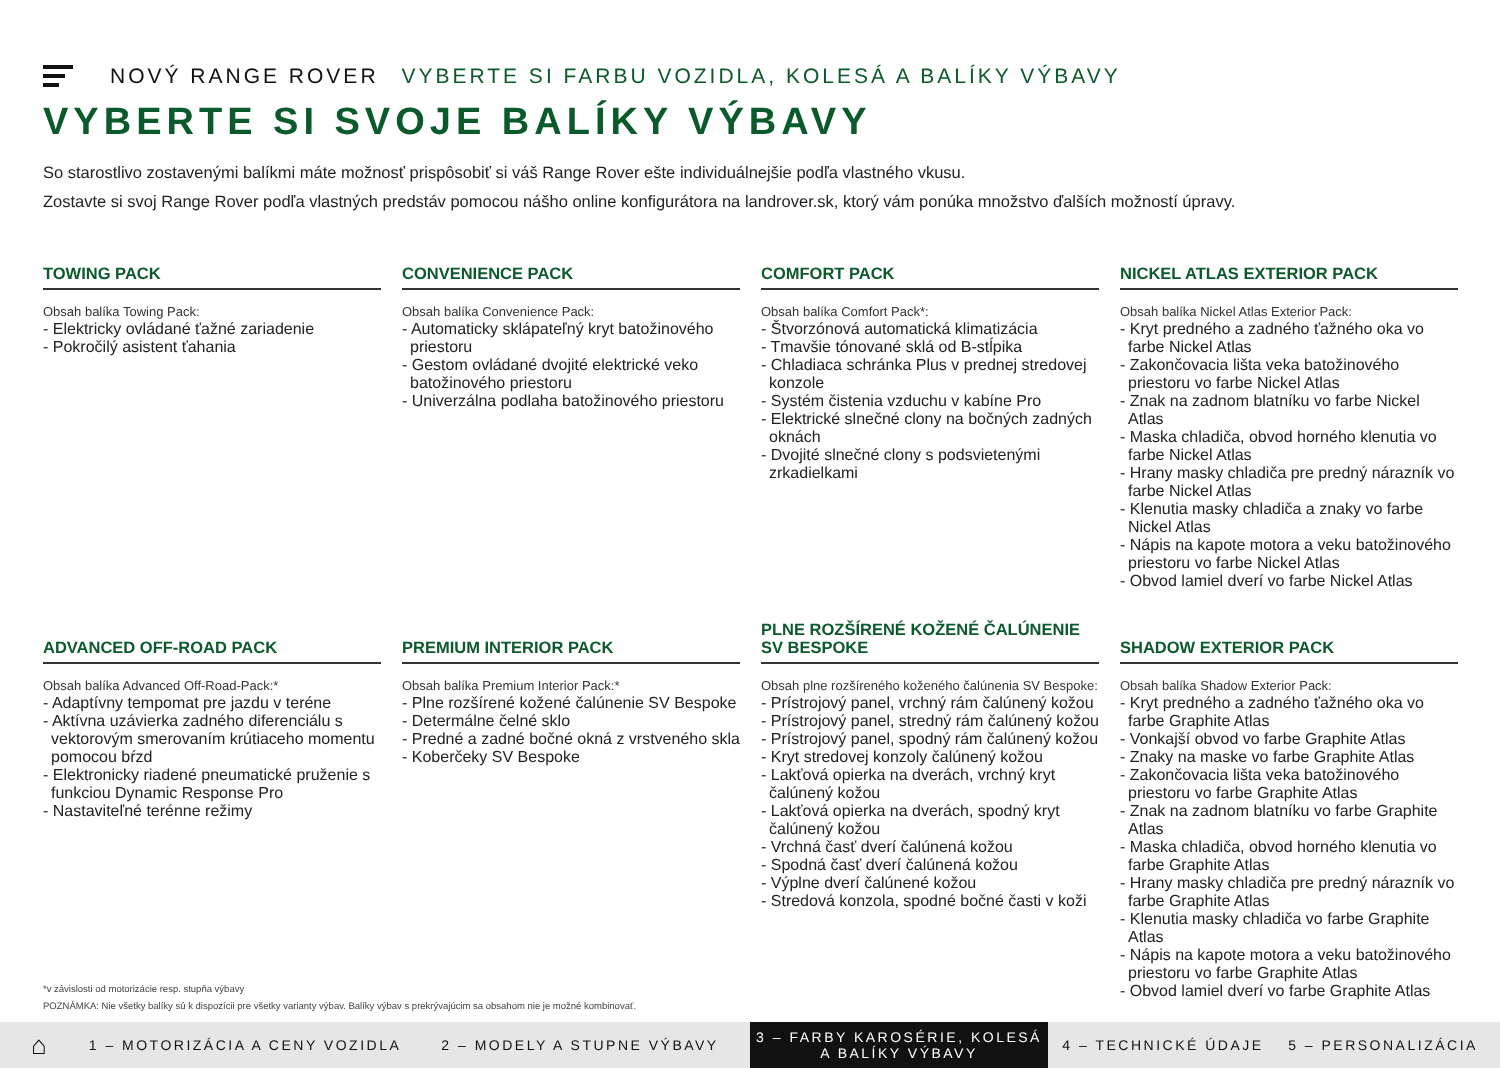NOVÝ RANGE ROVER VYBERTE SI FARBU VOZIDLA, KOLESÁ A BALÍKY VÝBAVY
VYBERTE SI SVOJE BALÍKY VÝBAVY
So starostlivo zostavenými balíkmi máte možnosť prispôsobiť si váš Range Rover ešte individuálnejšie podľa vlastného vkusu.
Zostavte si svoj Range Rover podľa vlastných predstáv pomocou nášho online konfigurátora na landrover.sk, ktorý vám ponúka množstvo ďalších možností úpravy.
TOWING PACK
Obsah balíka Towing Pack:
- Elektricky ovládané ťažné zariadenie
- Pokročilý asistent ťahania
CONVENIENCE PACK
Obsah balíka Convenience Pack:
- Automaticky sklápateľný kryt batožinového priestoru
- Gestom ovládané dvojité elektrické veko batožinového priestoru
- Univerzálna podlaha batožinového priestoru
COMFORT PACK
Obsah balíka Comfort Pack*:
- Štvorzónová automatická klimatizácia
- Tmavšie tónované sklá od B-stĺpika
- Chladiaca schránka Plus v prednej stredovej konzole
- Systém čistenia vzduchu v kabíne Pro
- Elektrické slnečné clony na bočných zadných oknách
- Dvojité slnečné clony s podsvietenými zrkadielkami
NICKEL ATLAS EXTERIOR PACK
Obsah balíka Nickel Atlas Exterior Pack:
- Kryt predného a zadného ťažného oka vo farbe Nickel Atlas
- Zakončovacia lišta veka batožinového priestoru vo farbe Nickel Atlas
- Znak na zadnom blatníku vo farbe Nickel Atlas
- Maska chladiča, obvod horného klenutia vo farbe Nickel Atlas
- Hrany masky chladiča pre predný nárazník vo farbe Nickel Atlas
- Klenutia masky chladiča a znaky vo farbe Nickel Atlas
- Nápis na kapote motora a veku batožinového priestoru vo farbe Nickel Atlas
- Obvod lamiel dverí vo farbe Nickel Atlas
ADVANCED OFF-ROAD PACK
Obsah balíka Advanced Off-Road-Pack:*
- Adaptívny tempomat pre jazdu v teréne
- Aktívna uzávierka zadného diferenciálu s vektorovým smerovaním krútiaceho momentu pomocou bŕzd
- Elektronicky riadené pneumatické pruženie s funkciou Dynamic Response Pro
- Nastaviteľné terénne režimy
PREMIUM INTERIOR PACK
Obsah balíka Premium Interior Pack:*
- Plne rozšírené kožené čalúnenie SV Bespoke
- Determálne čelné sklo
- Predné a zadné bočné okná z vrstveného skla
- Koberčeky SV Bespoke
PLNE ROZŠÍRENÉ KOŽENÉ ČALÚNENIE SV BESPOKE
Obsah plne rozšíreného koženého čalúnenia SV Bespoke:
- Prístrojový panel, vrchný rám čalúnený kožou
- Prístrojový panel, stredný rám čalúnený kožou
- Prístrojový panel, spodný rám čalúnený kožou
- Kryt stredovej konzoly čalúnený kožou
- Lakťová opierka na dverách, vrchný kryt čalúnený kožou
- Lakťová opierka na dverách, spodný kryt čalúnený kožou
- Vrchná časť dverí čalúnená kožou
- Spodná časť dverí čalúnená kožou
- Výplne dverí čalúnené kožou
- Stredová konzola, spodné bočné časti v koži
SHADOW EXTERIOR PACK
Obsah balíka Shadow Exterior Pack:
- Kryt predného a zadného ťažného oka vo farbe Graphite Atlas
- Vonkajší obvod vo farbe Graphite Atlas
- Znaky na maske vo farbe Graphite Atlas
- Zakončovacia lišta veka batožinového priestoru vo farbe Graphite Atlas
- Znak na zadnom blatníku vo farbe Graphite Atlas
- Maska chladiča, obvod horného klenutia vo farbe Graphite Atlas
- Hrany masky chladiča pre predný nárazník vo farbe Graphite Atlas
- Klenutia masky chladiča vo farbe Graphite Atlas
- Nápis na kapote motora a veku batožinového priestoru vo farbe Graphite Atlas
- Obvod lamiel dverí vo farbe Graphite Atlas
*v závislosti od motorizácie resp. stupňa výbavy
POZNÁMKA: Nie všetky balíky sú k dispozícii pre všetky varianty výbav. Balíky výbav s prekrývajúcim sa obsahom nie je možné kombinovať.
⌂
1 – MOTORIZÁCIA A CENY VOZIDLA 2 – MODELY A STUPNE VÝBAVY
3 – FARBY KAROSÉRIE, KOLESÁ A BALÍKY VÝBAVY
4 – TECHNICKÉ ÚDAJE 5 – PERSONALIZÁCIA